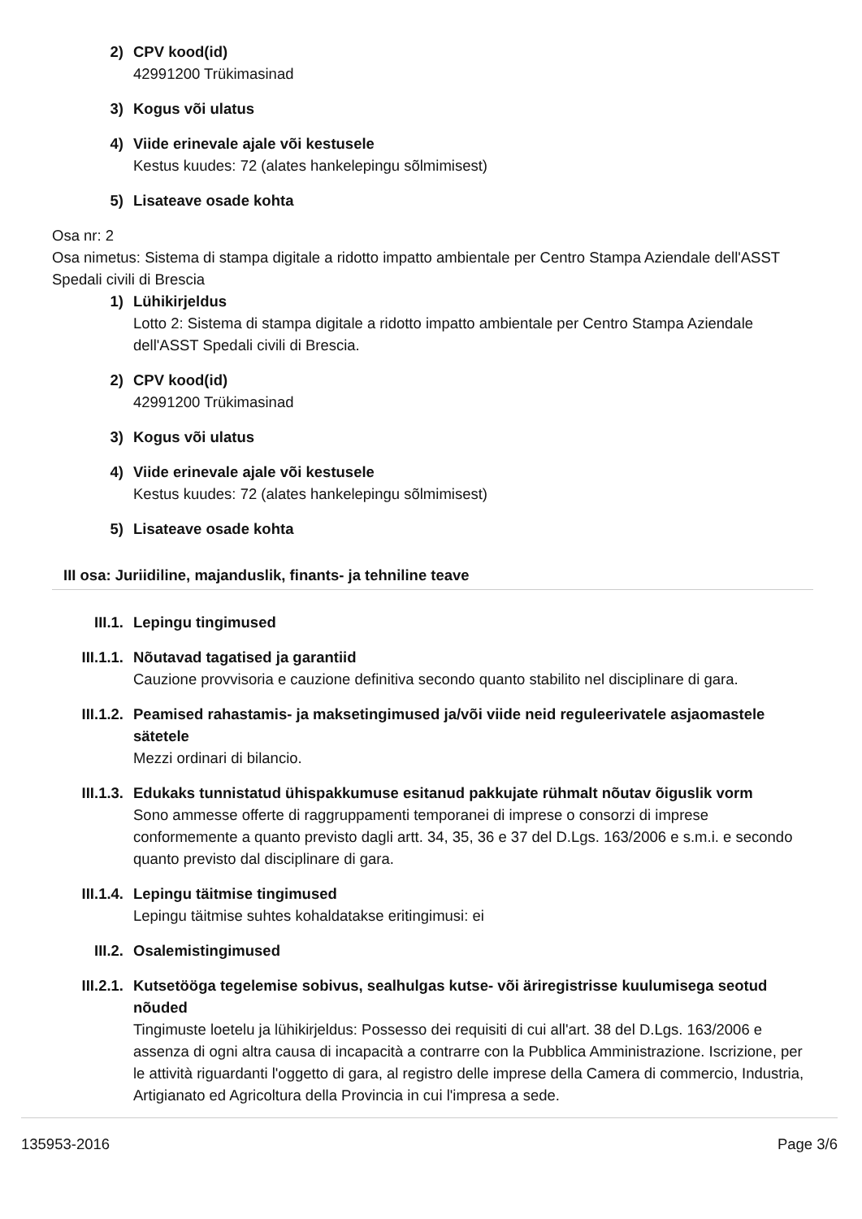2) CPV kood(id)
42991200 Trükimasinad
3) Kogus või ulatus
4) Viide erinevale ajale või kestusele
Kestus kuudes: 72 (alates hankelepingu sõlmimisest)
5) Lisateave osade kohta
Osa nr: 2
Osa nimetus: Sistema di stampa digitale a ridotto impatto ambientale per Centro Stampa Aziendale dell'ASST Spedali civili di Brescia
1) Lühikirjeldus
Lotto 2: Sistema di stampa digitale a ridotto impatto ambientale per Centro Stampa Aziendale dell'ASST Spedali civili di Brescia.
2) CPV kood(id)
42991200 Trükimasinad
3) Kogus või ulatus
4) Viide erinevale ajale või kestusele
Kestus kuudes: 72 (alates hankelepingu sõlmimisest)
5) Lisateave osade kohta
III osa: Juriidiline, majanduslik, finants- ja tehniline teave
III.1. Lepingu tingimused
III.1.1. Nõutavad tagatised ja garantiid
Cauzione provvisoria e cauzione definitiva secondo quanto stabilito nel disciplinare di gara.
III.1.2. Peamised rahastamis- ja maksetingimused ja/või viide neid reguleerivatele asjaomastele sätetele
Mezzi ordinari di bilancio.
III.1.3. Edukaks tunnistatud ühispakkumuse esitanud pakkujate rühmalt nõutav õiguslik vorm
Sono ammesse offerte di raggruppamenti temporanei di imprese o consorzi di imprese conformemente a quanto previsto dagli artt. 34, 35, 36 e 37 del D.Lgs. 163/2006 e s.m.i. e secondo quanto previsto dal disciplinare di gara.
III.1.4. Lepingu täitmise tingimused
Lepingu täitmise suhtes kohaldatakse eritingimusi: ei
III.2. Osalemistingimused
III.2.1. Kutsetööga tegelemise sobivus, sealhulgas kutse- või äriregistrisse kuulumisega seotud nõuded
Tingimuste loetelu ja lühikirjeldus: Possesso dei requisiti di cui all'art. 38 del D.Lgs. 163/2006 e assenza di ogni altra causa di incapacità a contrarre con la Pubblica Amministrazione. Iscrizione, per le attività riguardanti l'oggetto di gara, al registro delle imprese della Camera di commercio, Industria, Artigianato ed Agricoltura della Provincia in cui l'impresa a sede.
135953-2016 Page 3/6